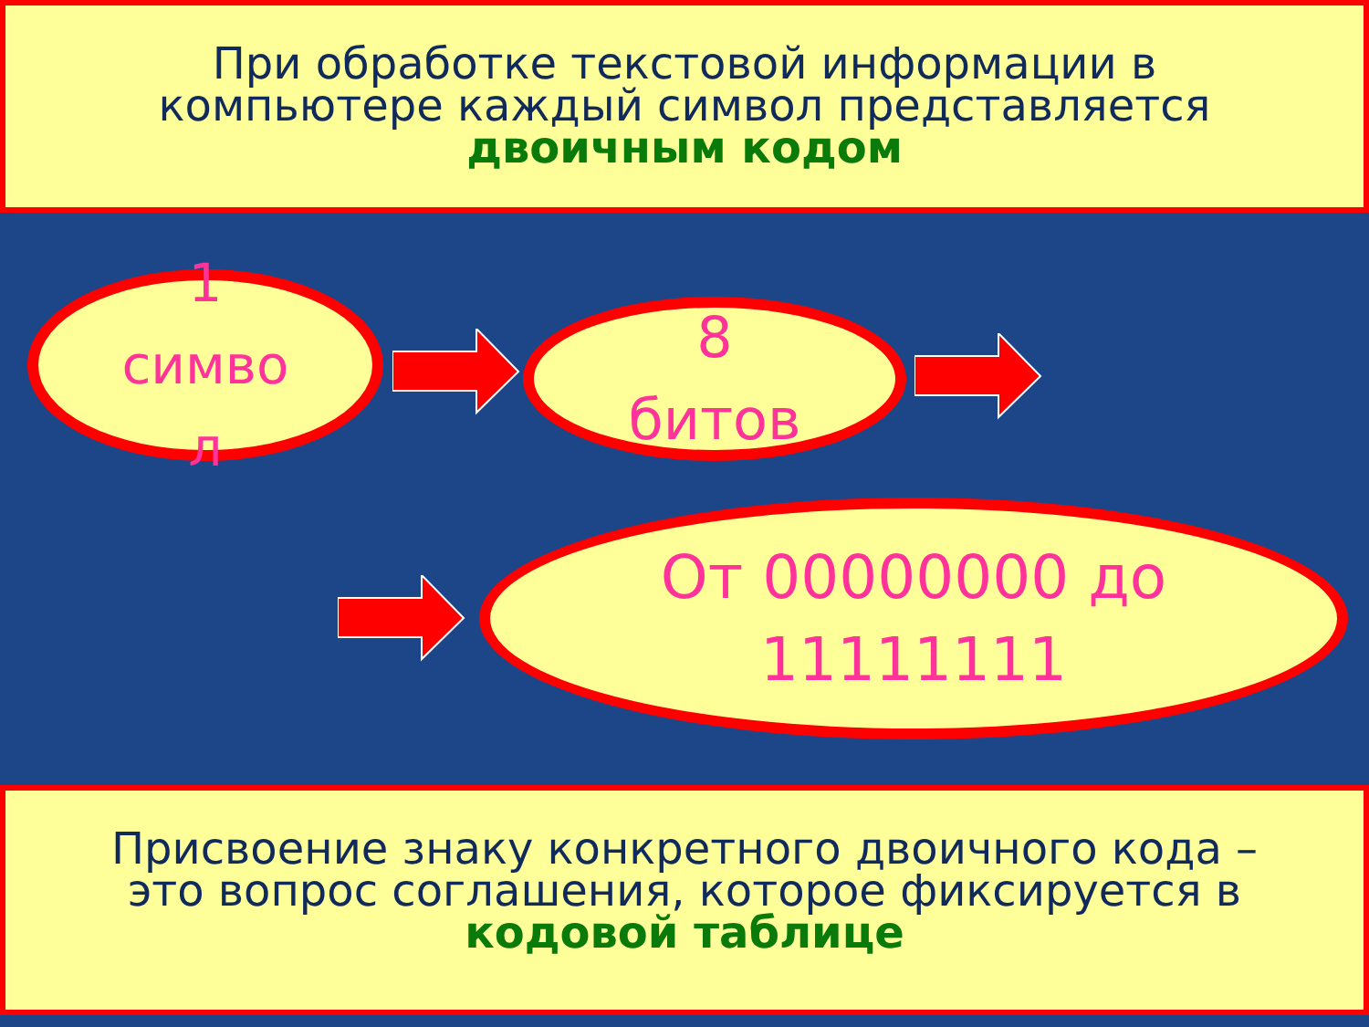При обработке текстовой информации в
компьютере каждый символ представляется
двоичным кодом
1
симво
л
8
битов
От 00000000 до
11111111
Присвоение знаку конкретного двоичного кода –
это вопрос соглашения, которое фиксируется в
кодовой таблице